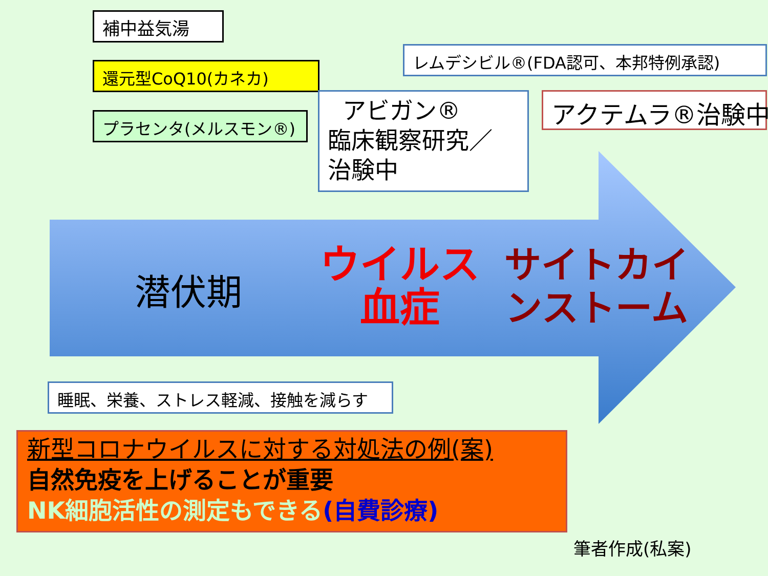補中益気湯
還元型CoQ10(カネカ)
プラセンタ(メルスモン®)
レムデシビル®(FDA認可、本邦特例承認)
アビガン®
臨床観察研究／
治験中
アクテムラ®治験中
潜伏期
ウイルス
血症
サイトカイ
ンストーム
睡眠、栄養、ストレス軽減、接触を減らす
新型コロナウイルスに対する対処法の例(案)
自然免疫を上げることが重要
NK細胞活性の測定もできる(自費診療)
筆者作成(私案)